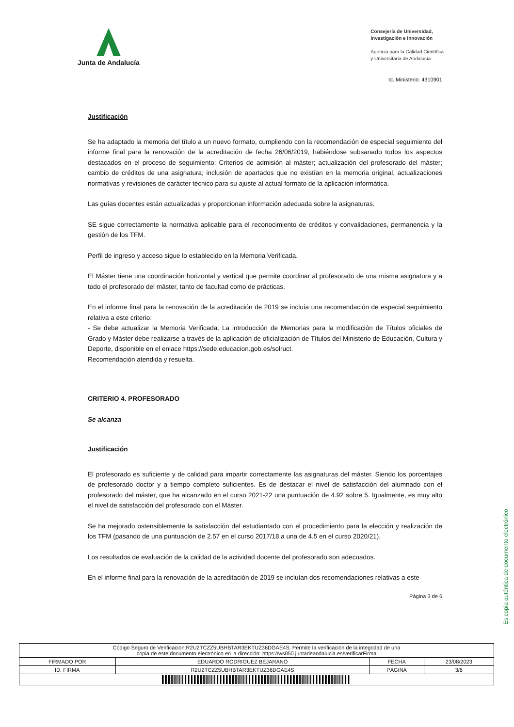Junta de Andalucía
Consejería de Universidad,
Investigación e Innovación
Agencia para la Calidad Científica
y Universitaria de Andalucía
Id. Ministerio: 4310901
Justificación
Se ha adaptado la memoria del título a un nuevo formato, cumpliendo con la recomendación de especial seguimiento del informe final para la renovación de la acreditación de fecha 26/06/2019, habiéndose subsanado todos los aspectos destacados en el proceso de seguimiento: Criterios de admisión al máster; actualización del profesorado del máster; cambio de créditos de una asignatura; inclusión de apartados que no existían en la memoria original, actualizaciones normativas y revisiones de carácter técnico para su ajuste al actual formato de la aplicación informática.
Las guías docentes están actualizadas y proporcionan información adecuada sobre la asignaturas.
SE sigue correctamente la normativa aplicable para el reconocimiento de créditos y convalidaciones, permanencia y la gestión de los TFM.
Perfil de ingreso y acceso sigue lo establecido en la Memoria Verificada.
El Máster tiene una coordinación horizontal y vertical que permite coordinar al profesorado de una misma asignatura y a todo el profesorado del máster, tanto de facultad como de prácticas.
En el informe final para la renovación de la acreditación de 2019 se incluía una recomendación de especial seguimiento relativa a este criterio:
- Se debe actualizar la Memoria Verificada. La introducción de Memorias para la modificación de Títulos oficiales de Grado y Máster debe realizarse a través de la aplicación de oficialización de Títulos del Ministerio de Educación, Cultura y Deporte, disponible en el enlace https://sede.educacion.gob.es/solruct.
Recomendación atendida y resuelta.
CRITERIO 4. PROFESORADO
Se alcanza
Justificación
El profesorado es suficiente y de calidad para impartir correctamente las asignaturas del máster. Siendo los porcentajes de profesorado doctor y a tiempo completo suficientes. Es de destacar el nivel de satisfacción del alumnado con el profesorado del máster, que ha alcanzado en el curso 2021-22 una puntuación de 4.92 sobre 5. Igualmente, es muy alto el nivel de satisfacción del profesorado con el Máster.
Se ha mejorado ostensiblemente la satisfacción del estudiantado con el procedimiento para la elección y realización de los TFM (pasando de una puntuación de 2.57 en el curso 2017/18 a una de 4.5 en el curso 2020/21).
Los resultados de evaluación de la calidad de la actividad docente del profesorado son adecuados.
En el informe final para la renovación de la acreditación de 2019 se incluían dos recomendaciones relativas a este
Página 3 de 6
Es copia auténtica de documento electrónico
| Código Seguro de Verificación:R2U2TCZZ5UBHBTAR3EKTUZ36DGAE4S. Permite la verificación de la integridad de una copia de este documento electrónico en la dirección: https://ws050.juntadeandalucia.es/verificarFirma | | | |
| FIRMADO POR | EDUARDO RODRIGUEZ BEJARANO | FECHA | 23/08/2023 |
| ID. FIRMA | R2U2TCZZ5UBHBTAR3EKTUZ36DGAE4S | PÁGINA | 3/6 |